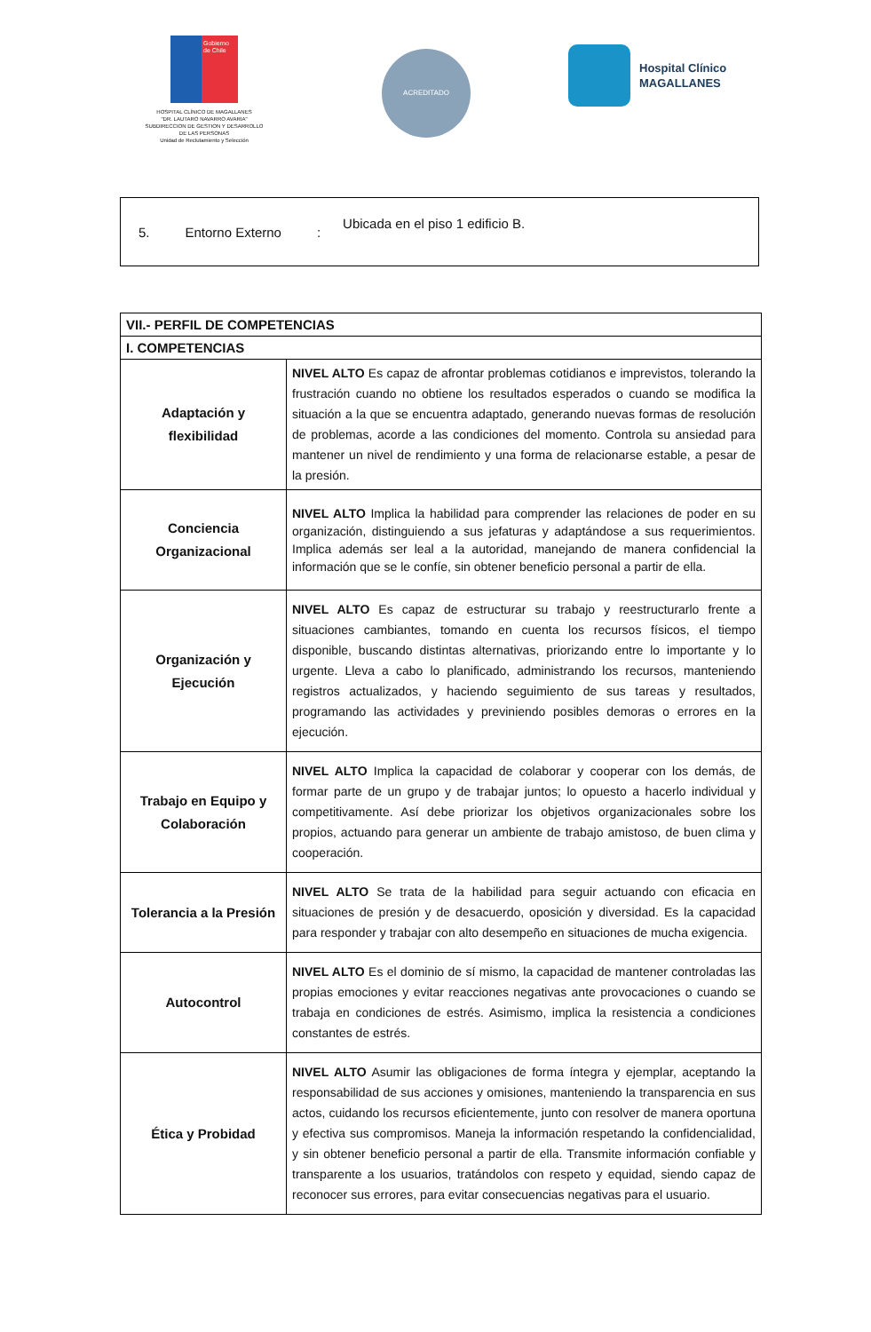Gobierno de Chile
HOSPITAL CLÍNICO DE MAGALLANES
"DR. LAUTARO NAVARRO AVARIA"
SUBDIRECCION DE GESTION Y DESARROLLO
DE LAS PERSONAS
Unidad de Reclutamiento y Selección
ACREDITADO
Hospital Clínico
MAGALLANES
5. Entorno Externo: Ubicada en el piso 1 edificio B.
| VII.- PERFIL DE COMPETENCIAS | |
| --- | --- |
| I. COMPETENCIAS | |
| Adaptación y flexibilidad | NIVEL ALTO Es capaz de afrontar problemas cotidianos e imprevistos, tolerando la frustración cuando no obtiene los resultados esperados o cuando se modifica la situación a la que se encuentra adaptado, generando nuevas formas de resolución de problemas, acorde a las condiciones del momento. Controla su ansiedad para mantener un nivel de rendimiento y una forma de relacionarse estable, a pesar de la presión. |
| Conciencia Organizacional | NIVEL ALTO Implica la habilidad para comprender las relaciones de poder en su organización, distinguiendo a sus jefaturas y adaptándose a sus requerimientos. Implica además ser leal a la autoridad, manejando de manera confidencial la información que se le confíe, sin obtener beneficio personal a partir de ella. |
| Organización y Ejecución | NIVEL ALTO Es capaz de estructurar su trabajo y reestructurarlo frente a situaciones cambiantes, tomando en cuenta los recursos físicos, el tiempo disponible, buscando distintas alternativas, priorizando entre lo importante y lo urgente. Lleva a cabo lo planificado, administrando los recursos, manteniendo registros actualizados, y haciendo seguimiento de sus tareas y resultados, programando las actividades y previniendo posibles demoras o errores en la ejecución. |
| Trabajo en Equipo y Colaboración | NIVEL ALTO Implica la capacidad de colaborar y cooperar con los demás, de formar parte de un grupo y de trabajar juntos; lo opuesto a hacerlo individual y competitivamente. Así debe priorizar los objetivos organizacionales sobre los propios, actuando para generar un ambiente de trabajo amistoso, de buen clima y cooperación. |
| Tolerancia a la Presión | NIVEL ALTO Se trata de la habilidad para seguir actuando con eficacia en situaciones de presión y de desacuerdo, oposición y diversidad. Es la capacidad para responder y trabajar con alto desempeño en situaciones de mucha exigencia. |
| Autocontrol | NIVEL ALTO Es el dominio de sí mismo, la capacidad de mantener controladas las propias emociones y evitar reacciones negativas ante provocaciones o cuando se trabaja en condiciones de estrés. Asimismo, implica la resistencia a condiciones constantes de estrés. |
| Ética y Probidad | NIVEL ALTO Asumir las obligaciones de forma íntegra y ejemplar, aceptando la responsabilidad de sus acciones y omisiones, manteniendo la transparencia en sus actos, cuidando los recursos eficientemente, junto con resolver de manera oportuna y efectiva sus compromisos. Maneja la información respetando la confidencialidad, y sin obtener beneficio personal a partir de ella. Transmite información confiable y transparente a los usuarios, tratándolos con respeto y equidad, siendo capaz de reconocer sus errores, para evitar consecuencias negativas para el usuario. |